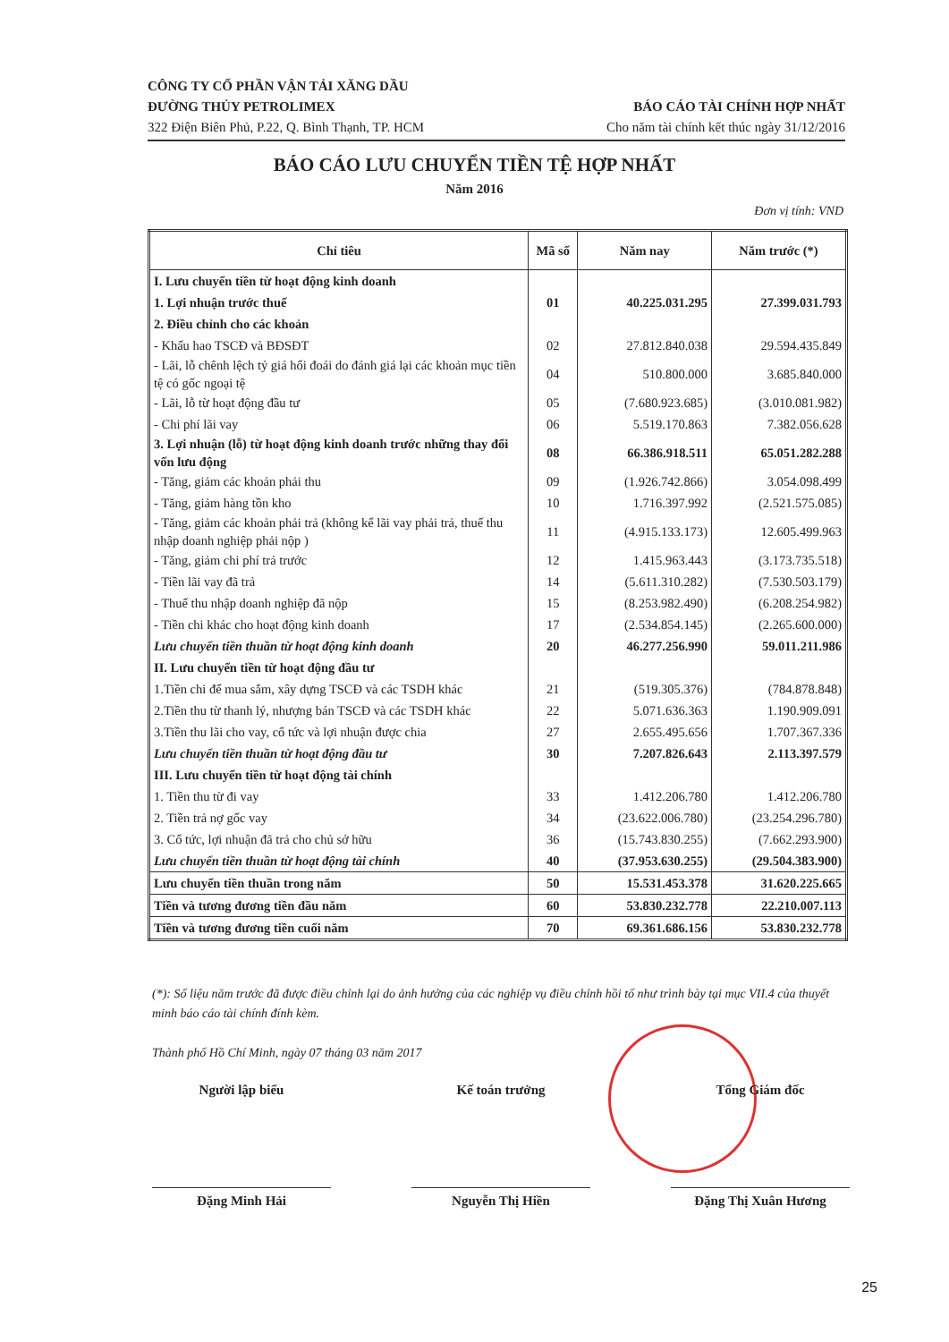CÔNG TY CỔ PHẦN VẬN TẢI XĂNG DẦU
ĐƯỜNG THỦY PETROLIMEX
322 Điện Biên Phủ, P.22, Q. Bình Thạnh, TP. HCM
BÁO CÁO TÀI CHÍNH HỢP NHẤT
Cho năm tài chính kết thúc ngày 31/12/2016
BÁO CÁO LƯU CHUYỂN TIỀN TỆ HỢP NHẤT
Năm 2016
Đơn vị tính: VND
| Chỉ tiêu | Mã số | Năm nay | Năm trước (*) |
| --- | --- | --- | --- |
| I. Lưu chuyển tiền từ hoạt động kinh doanh | | | |
| 1. Lợi nhuận trước thuế | 01 | 40.225.031.295 | 27.399.031.793 |
| 2. Điều chỉnh cho các khoản | | | |
| - Khấu hao TSCĐ và BĐSĐT | 02 | 27.812.840.038 | 29.594.435.849 |
| - Lãi, lỗ chênh lệch tỷ giá hối đoái do đánh giá lại các khoản mục tiền tệ có gốc ngoại tệ | 04 | 510.800.000 | 3.685.840.000 |
| - Lãi, lỗ từ hoạt động đầu tư | 05 | (7.680.923.685) | (3.010.081.982) |
| - Chi phí lãi vay | 06 | 5.519.170.863 | 7.382.056.628 |
| 3. Lợi nhuận (lỗ) từ hoạt động kinh doanh trước những thay đổi vốn lưu động | 08 | 66.386.918.511 | 65.051.282.288 |
| - Tăng, giảm các khoản phải thu | 09 | (1.926.742.866) | 3.054.098.499 |
| - Tăng, giảm hàng tồn kho | 10 | 1.716.397.992 | (2.521.575.085) |
| - Tăng, giảm các khoản phải trả (không kể lãi vay phải trả, thuế thu nhập doanh nghiệp phải nộp ) | 11 | (4.915.133.173) | 12.605.499.963 |
| - Tăng, giảm chi phí trả trước | 12 | 1.415.963.443 | (3.173.735.518) |
| - Tiền lãi vay đã trả | 14 | (5.611.310.282) | (7.530.503.179) |
| - Thuế thu nhập doanh nghiệp đã nộp | 15 | (8.253.982.490) | (6.208.254.982) |
| - Tiền chi khác cho hoạt động kinh doanh | 17 | (2.534.854.145) | (2.265.600.000) |
| Lưu chuyển tiền thuần từ hoạt động kinh doanh | 20 | 46.277.256.990 | 59.011.211.986 |
| II. Lưu chuyển tiền từ hoạt động đầu tư | | | |
| 1.Tiền chi để mua sắm, xây dựng TSCĐ và các TSDH khác | 21 | (519.305.376) | (784.878.848) |
| 2.Tiền thu từ thanh lý, nhượng bán TSCĐ và các TSDH khác | 22 | 5.071.636.363 | 1.190.909.091 |
| 3.Tiền thu lãi cho vay, cổ tức và lợi nhuận được chia | 27 | 2.655.495.656 | 1.707.367.336 |
| Lưu chuyển tiền thuần từ hoạt động đầu tư | 30 | 7.207.826.643 | 2.113.397.579 |
| III. Lưu chuyển tiền từ hoạt động tài chính | | | |
| 1. Tiền thu từ đi vay | 33 | 1.412.206.780 | 1.412.206.780 |
| 2. Tiền trả nợ gốc vay | 34 | (23.622.006.780) | (23.254.296.780) |
| 3. Cổ tức, lợi nhuận đã trả cho chủ sở hữu | 36 | (15.743.830.255) | (7.662.293.900) |
| Lưu chuyển tiền thuần từ hoạt động tài chính | 40 | (37.953.630.255) | (29.504.383.900) |
| Lưu chuyển tiền thuần trong năm | 50 | 15.531.453.378 | 31.620.225.665 |
| Tiền và tương đương tiền đầu năm | 60 | 53.830.232.778 | 22.210.007.113 |
| Tiền và tương đương tiền cuối năm | 70 | 69.361.686.156 | 53.830.232.778 |
(*): Số liệu năm trước đã được điều chỉnh lại do ảnh hưởng của các nghiệp vụ điều chỉnh hồi tố như trình bày tại mục VII.4 của thuyết minh báo cáo tài chính đính kèm.
Thành phố Hồ Chí Minh, ngày 07 tháng 03 năm 2017
Người lập biểu
Đặng Minh Hải
Kế toán trưởng
Nguyễn Thị Hiền
Tổng Giám đốc
Đặng Thị Xuân Hương
25